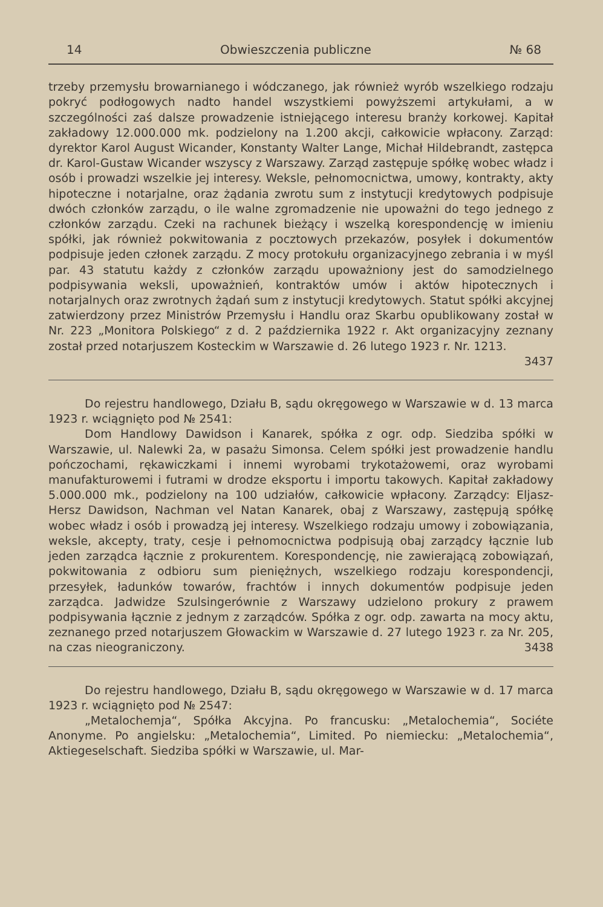14 Obwieszczenia publiczne № 68
trzeby przemysłu browarnianego i wódczanego, jak również wyrób wszelkiego rodzaju pokryć podłogowych nadto handel wszystkiemi powyższemi artykułami, a w szczególności zaś dalsze prowadzenie istniejącego interesu branży korkowej. Kapitał zakładowy 12.000.000 mk. podzielony na 1.200 akcji, całkowicie wpłacony. Zarząd: dyrektor Karol August Wicander, Konstanty Walter Lange, Michał Hildebrandt, zastępca dr. Karol-Gustaw Wicander wszyscy z Warszawy. Zarząd zastępuje spółkę wobec władz i osób i prowadzi wszelkie jej interesy. Weksle, pełnomocnictwa, umowy, kontrakty, akty hipoteczne i notarjalne, oraz żądania zwrotu sum z instytucji kredytowych podpisuje dwóch członków zarządu, o ile walne zgromadzenie nie upoważni do tego jednego z członków zarządu. Czeki na rachunek bieżący i wszelką korespondencję w imieniu spółki, jak również pokwitowania z pocztowych przekazów, posyłek i dokumentów podpisuje jeden członek zarządu. Z mocy protokułu organizacyjnego zebrania i w myśl par. 43 statutu każdy z członków zarządu upoważniony jest do samodzielnego podpisywania weksli, upoważnień, kontraktów umów i aktów hipotecznych i notarjalnych oraz zwrotnych żądań sum z instytucji kredytowych. Statut spółki akcyjnej zatwierdzony przez Ministrów Przemysłu i Handlu oraz Skarbu opublikowany został w Nr. 223 „Monitora Polskiego“ z d. 2 października 1922 r. Akt organizacyjny zeznany został przed notarjuszem Kosteckim w Warszawie d. 26 lutego 1923 r. Nr. 1213.
3437
Do rejestru handlowego, Działu B, sądu okręgowego w Warszawie w d. 13 marca 1923 r. wciągnięto pod № 2541:
Dom Handlowy Dawidson i Kanarek, spółka z ogr. odp. Siedziba spółki w Warszawie, ul. Nalewki 2a, w pasażu Simonsa. Celem spółki jest prowadzenie handlu pończochami, rękawiczkami i innemi wyrobami trykotażowemi, oraz wyrobami manufakturowemi i futrami w drodze eksportu i importu takowych. Kapitał zakładowy 5.000.000 mk., podzielony na 100 udziałów, całkowicie wpłacony. Zarządcy: Eljasz-Hersz Dawidson, Nachman vel Natan Kanarek, obaj z Warszawy, zastępują spółkę wobec władz i osób i prowadzą jej interesy. Wszelkiego rodzaju umowy i zobowiązania, weksle, akcepty, traty, cesje i pełnomocnictwa podpisują obaj zarządcy łącznie lub jeden zarządca łącznie z prokurentem. Korespondencję, nie zawierającą zobowiązań, pokwitowania z odbioru sum pieniężnych, wszelkiego rodzaju korespondencji, przesyłek, ładunków towarów, frachtów i innych dokumentów podpisuje jeden zarządca. Jadwidze Szulsingerównie z Warszawy udzielono prokury z prawem podpisywania łącznie z jednym z zarządców. Spółka z ogr. odp. zawarta na mocy aktu, zeznanego przed notarjuszem Głowackim w Warszawie d. 27 lutego 1923 r. za Nr. 205, na czas nieograniczony. 3438
Do rejestru handlowego, Działu B, sądu okręgowego w Warszawie w d. 17 marca 1923 r. wciągnięto pod № 2547:
„Metalochemja“, Spółka Akcyjna. Po francusku: „Metalochemia“, Sociéte Anonyme. Po angielsku: „Metalochemia“, Limited. Po niemiecku: „Metalochemia“, Aktiegeselschaft. Siedziba spółki w Warszawie, ul. Mar-